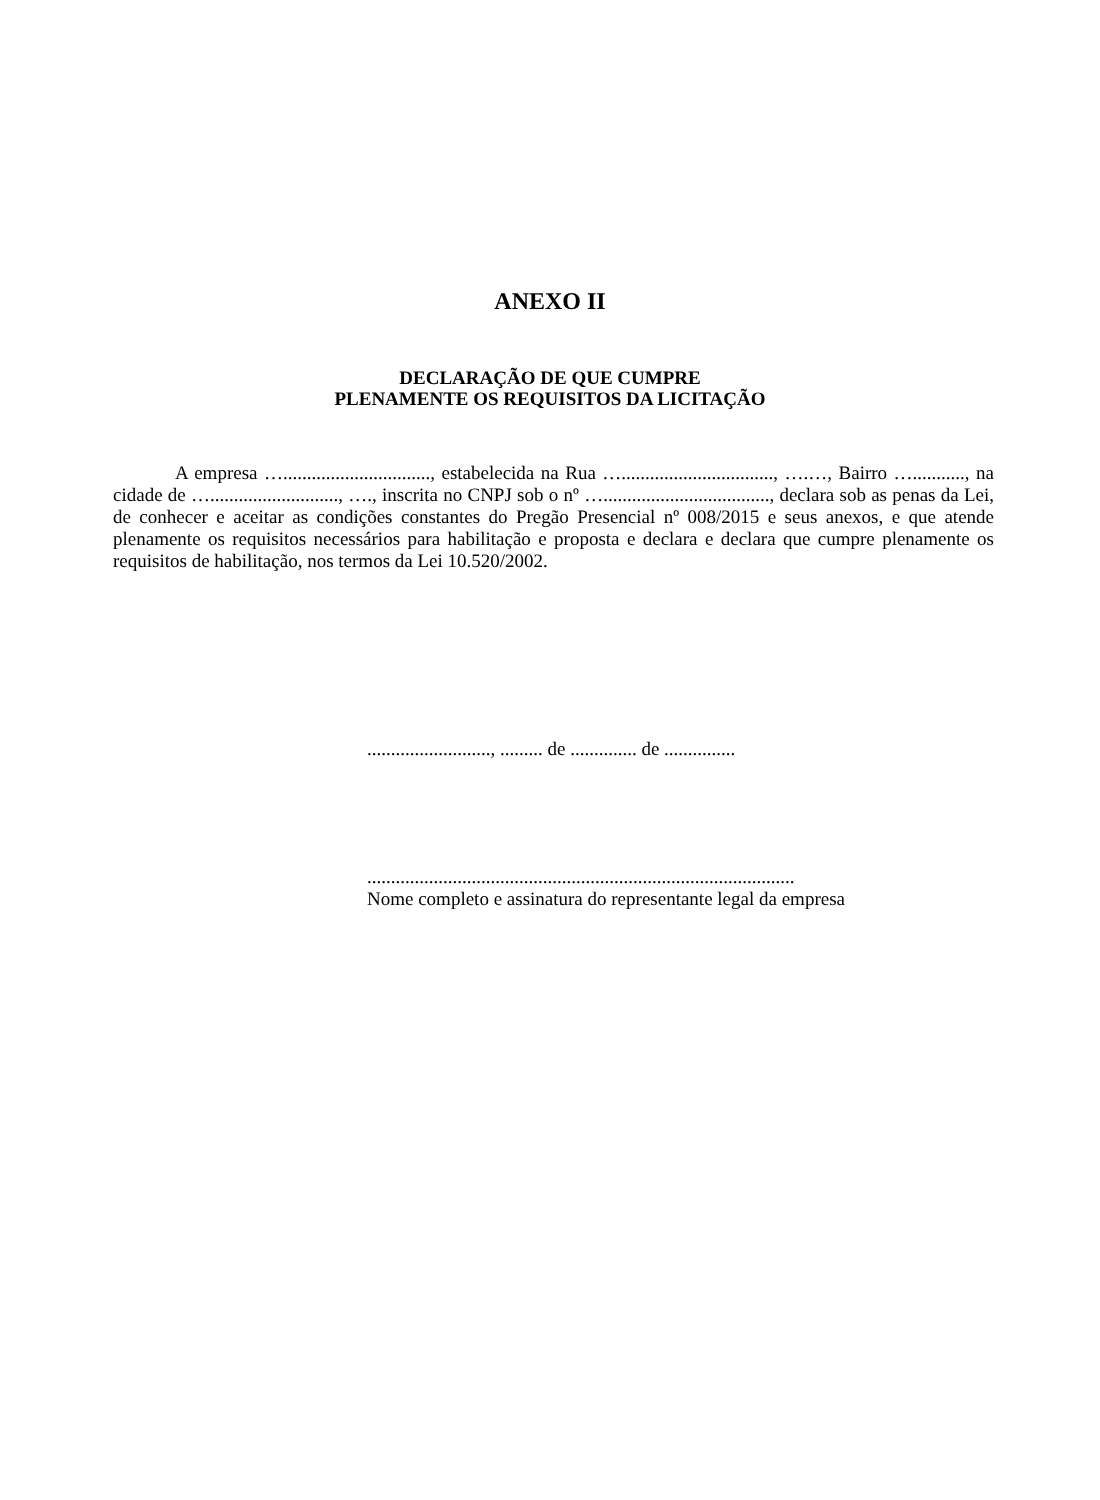ANEXO II
DECLARAÇÃO DE QUE CUMPRE
PLENAMENTE OS REQUISITOS DA LICITAÇÃO
A empresa …..............................., estabelecida na Rua …................................, ….…, Bairro …..........., na cidade de …..........................., …., inscrita no CNPJ sob o nº …..................................., declara sob as penas da Lei, de conhecer e aceitar as condições constantes do Pregão Presencial nº 008/2015 e seus anexos, e que atende plenamente os requisitos necessários para habilitação e proposta e declara e declara que cumpre plenamente os requisitos de habilitação, nos termos da Lei 10.520/2002.
.........................., ......... de .............. de ...............
..........................................................................................
Nome completo e assinatura do representante legal da empresa